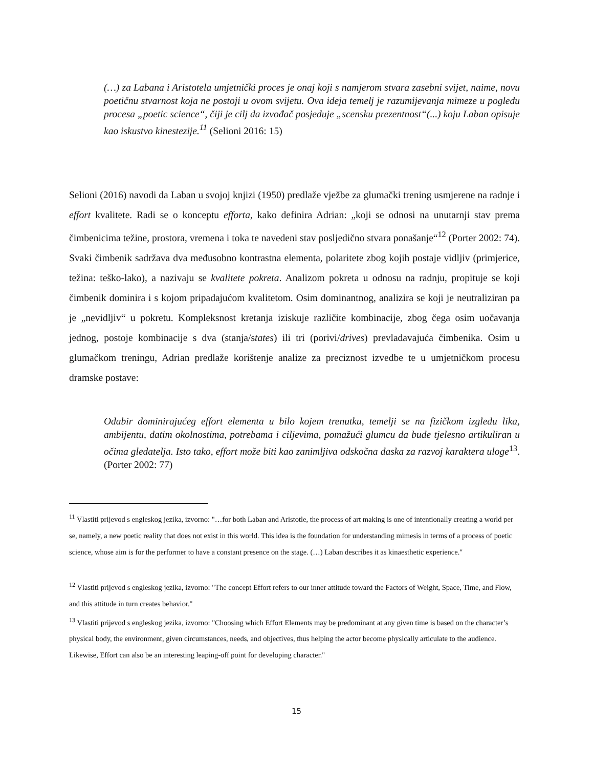(…) za Labana i Aristotela umjetnički proces je onaj koji s namjerom stvara zasebni svijet, naime, novu poetičnu stvarnost koja ne postoji u ovom svijetu. Ova ideja temelj je razumijevanja mimeze u pogledu procesa „poetic science“, čiji je cilj da izvođač posjeduje „scensku prezentnost“(...) koju Laban opisuje kao iskustvo kinestezije.<sup>11</sup> (Selioni 2016: 15)
Selioni (2016) navodi da Laban u svojoj knjizi (1950) predlaže vježbe za glumački trening usmjerene na radnje i effort kvalitete. Radi se o konceptu efforta, kako definira Adrian: „koji se odnosi na unutarnji stav prema čimbenicima težine, prostora, vremena i toka te navedeni stav posljedično stvara ponašanje“<sup>12</sup> (Porter 2002: 74). Svaki čimbenik sadržava dva međusobno kontrastna elementa, polaritete zbog kojih postaje vidljiv (primjerice, težina: teško-lako), a nazivaju se kvalitete pokreta. Analizom pokreta u odnosu na radnju, propituje se koji čimbenik dominira i s kojom pripadajućom kvalitetom. Osim dominantnog, analizira se koji je neutraliziran pa je „nevidljiv“ u pokretu. Kompleksnost kretanja iziskuje različite kombinacije, zbog čega osim uočavanja jednog, postoje kombinacije s dva (stanja/states) ili tri (porivi/drives) prevladavajuća čimbenika. Osim u glumačkom treningu, Adrian predlaže korištenje analize za preciznost izvedbe te u umjetničkom procesu dramske postave:
Odabir dominirajućeg effort elementa u bilo kojem trenutku, temelji se na fizičkom izgledu lika, ambijentu, datim okolnostima, potrebama i ciljevima, pomažući glumcu da bude tjelesno artikuliran u očima gledatelja. Isto tako, effort može biti kao zanimljiva odskočna daska za razvoj karaktera uloge<sup>13</sup>. (Porter 2002: 77)
<sup>11</sup> Vlastiti prijevod s engleskog jezika, izvorno: "…for both Laban and Aristotle, the process of art making is one of intentionally creating a world per se, namely, a new poetic reality that does not exist in this world. This idea is the foundation for understanding mimesis in terms of a process of poetic science, whose aim is for the performer to have a constant presence on the stage. (…) Laban describes it as kinaesthetic experience."
<sup>12</sup> Vlastiti prijevod s engleskog jezika, izvorno: "The concept Effort refers to our inner attitude toward the Factors of Weight, Space, Time, and Flow, and this attitude in turn creates behavior."
<sup>13</sup> Vlastiti prijevod s engleskog jezika, izvorno: "Choosing which Effort Elements may be predominant at any given time is based on the character’s physical body, the environment, given circumstances, needs, and objectives, thus helping the actor become physically articulate to the audience. Likewise, Effort can also be an interesting leaping-off point for developing character."
15